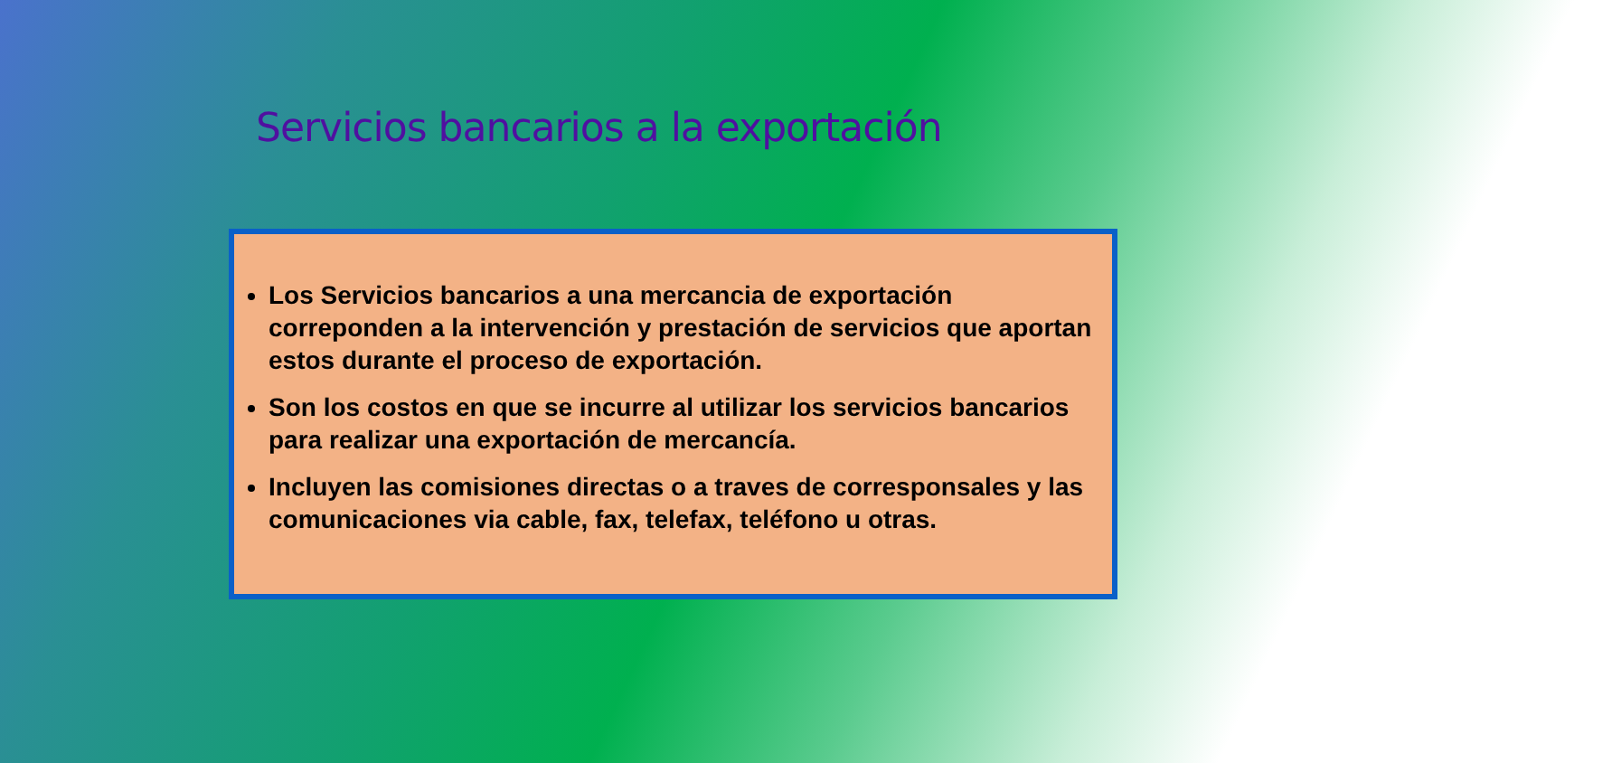Servicios bancarios a la exportación
Los Servicios bancarios a una mercancia de exportación correponden a la intervención y prestación de servicios que aportan estos durante el proceso de exportación.
Son los costos en que se incurre al utilizar los servicios bancarios para realizar una exportación de mercancía.
Incluyen las comisiones directas o a traves de corresponsales y las comunicaciones via cable, fax, telefax, teléfono u otras.